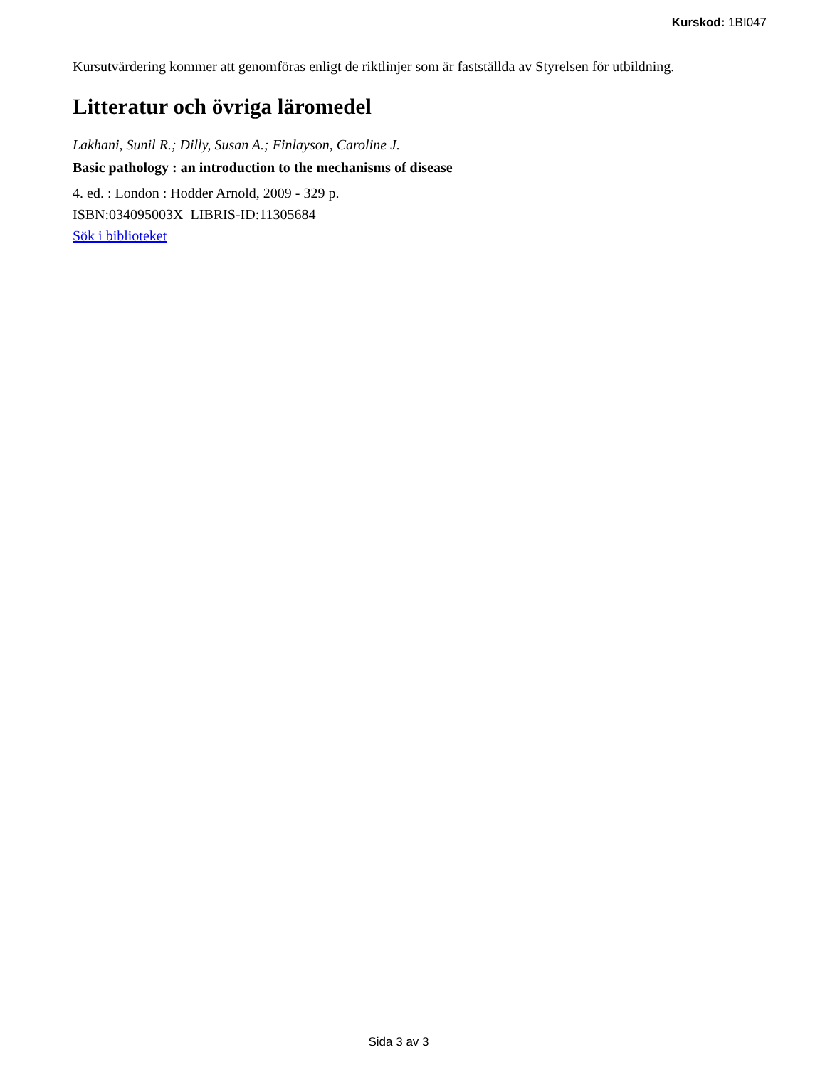Kurskod: 1BI047
Kursutvärdering kommer att genomföras enligt de riktlinjer som är fastställda av Styrelsen för utbildning.
Litteratur och övriga läromedel
Lakhani, Sunil R.; Dilly, Susan A.; Finlayson, Caroline J.
Basic pathology : an introduction to the mechanisms of disease
4. ed. : London : Hodder Arnold, 2009 - 329 p.
ISBN:034095003X LIBRIS-ID:11305684
Sök i biblioteket
Sida 3 av 3